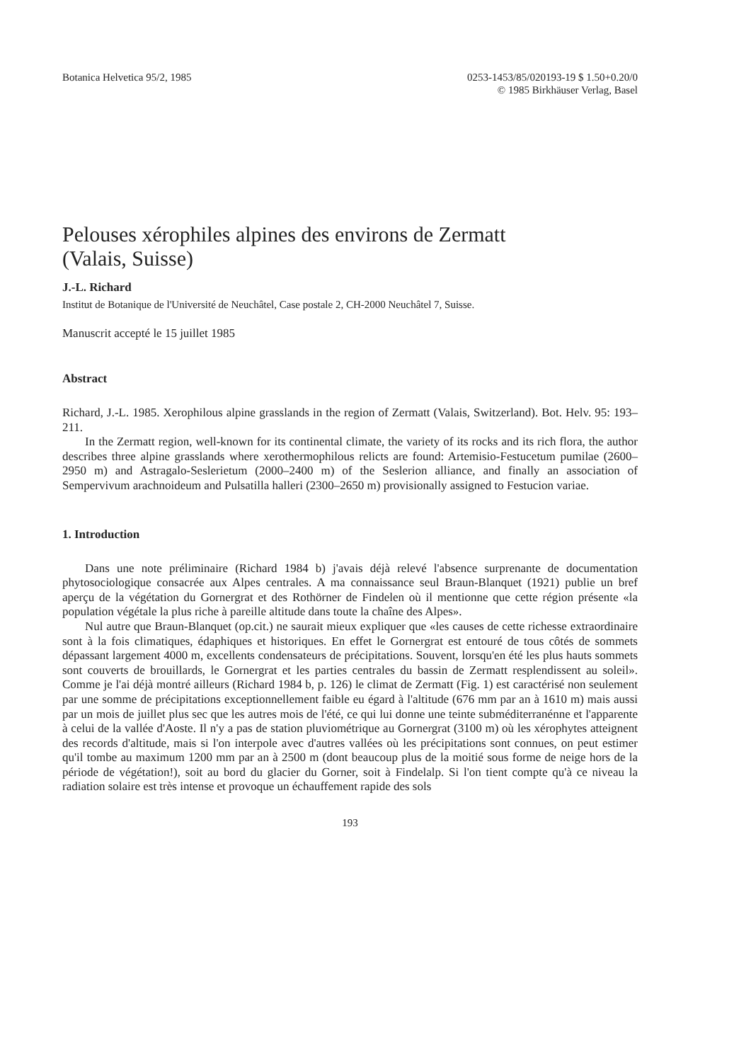Botanica Helvetica 95/2, 1985 0253-1453/85/020193-19 $ 1.50+0.20/0
© 1985 Birkhäuser Verlag, Basel
Pelouses xérophiles alpines des environs de Zermatt
(Valais, Suisse)
J.-L. Richard
Institut de Botanique de l'Université de Neuchâtel, Case postale 2, CH-2000 Neuchâtel 7, Suisse.
Manuscrit accepté le 15 juillet 1985
Abstract
Richard, J.-L. 1985. Xerophilous alpine grasslands in the region of Zermatt (Valais, Switzerland). Bot. Helv. 95: 193–211.
In the Zermatt region, well-known for its continental climate, the variety of its rocks and its rich flora, the author describes three alpine grasslands where xerothermophilous relicts are found: Artemisio-Festucetum pumilae (2600–2950 m) and Astragalo-Seslerietum (2000–2400 m) of the Seslerion alliance, and finally an association of Sempervivum arachnoideum and Pulsatilla halleri (2300–2650 m) provisionally assigned to Festucion variae.
1. Introduction
Dans une note préliminaire (Richard 1984 b) j'avais déjà relevé l'absence surprenante de documentation phytosociologique consacrée aux Alpes centrales. A ma connaissance seul Braun-Blanquet (1921) publie un bref aperçu de la végétation du Gornergrat et des Rothörner de Findelen où il mentionne que cette région présente «la population végétale la plus riche à pareille altitude dans toute la chaîne des Alpes».
Nul autre que Braun-Blanquet (op.cit.) ne saurait mieux expliquer que «les causes de cette richesse extraordinaire sont à la fois climatiques, édaphiques et historiques. En effet le Gornergrat est entouré de tous côtés de sommets dépassant largement 4000 m, excellents condensateurs de précipitations. Souvent, lorsqu'en été les plus hauts sommets sont couverts de brouillards, le Gornergrat et les parties centrales du bassin de Zermatt resplendissent au soleil». Comme je l'ai déjà montré ailleurs (Richard 1984 b, p. 126) le climat de Zermatt (Fig. 1) est caractérisé non seulement par une somme de précipitations exceptionnellement faible eu égard à l'altitude (676 mm par an à 1610 m) mais aussi par un mois de juillet plus sec que les autres mois de l'été, ce qui lui donne une teinte subméditerranénne et l'apparente à celui de la vallée d'Aoste. Il n'y a pas de station pluviométrique au Gornergrat (3100 m) où les xérophytes atteignent des records d'altitude, mais si l'on interpole avec d'autres vallées où les précipitations sont connues, on peut estimer qu'il tombe au maximum 1200 mm par an à 2500 m (dont beaucoup plus de la moitié sous forme de neige hors de la période de végétation!), soit au bord du glacier du Gorner, soit à Findelalp. Si l'on tient compte qu'à ce niveau la radiation solaire est très intense et provoque un échauffement rapide des sols
193